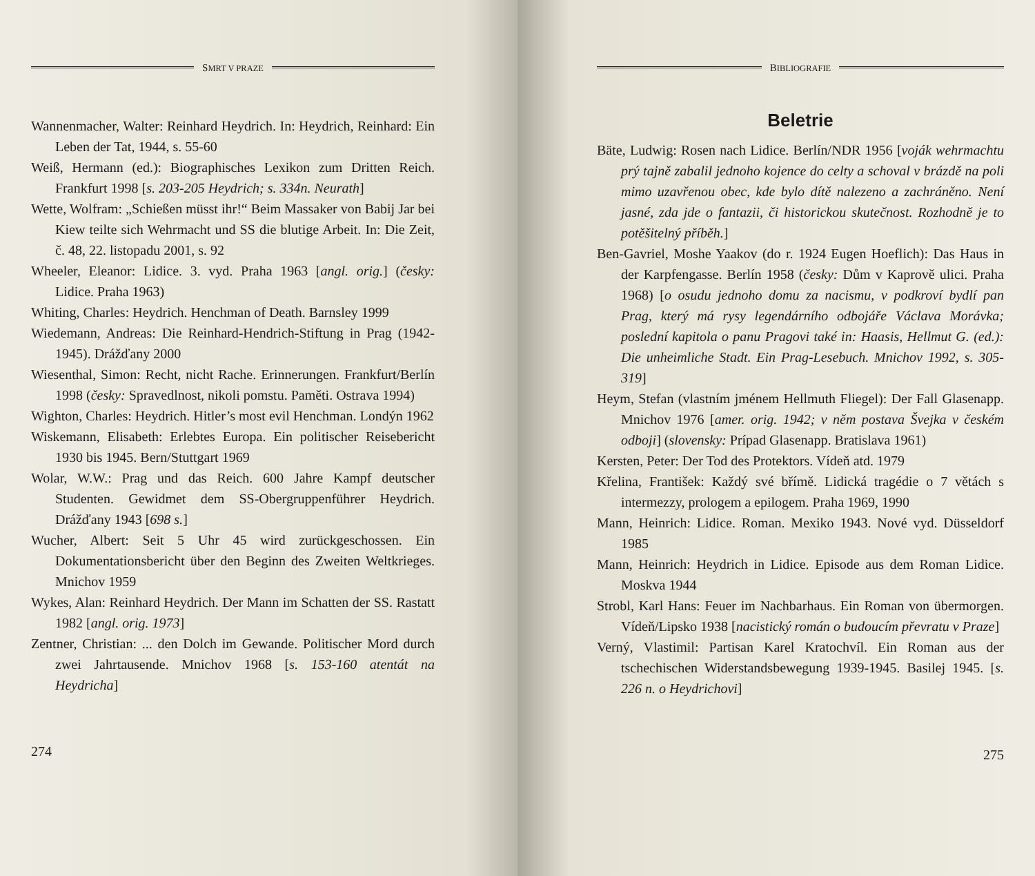SMRT V PRAZE
Wannenmacher, Walter: Reinhard Heydrich. In: Heydrich, Reinhard: Ein Leben der Tat, 1944, s. 55-60
Weiß, Hermann (ed.): Biographisches Lexikon zum Dritten Reich. Frankfurt 1998 [s. 203-205 Heydrich; s. 334n. Neurath]
Wette, Wolfram: „Schießen müsst ihr!“ Beim Massaker von Babij Jar bei Kiew teilte sich Wehrmacht und SS die blutige Arbeit. In: Die Zeit, č. 48, 22. listopadu 2001, s. 92
Wheeler, Eleanor: Lidice. 3. vyd. Praha 1963 [angl. orig.] (česky: Lidice. Praha 1963)
Whiting, Charles: Heydrich. Henchman of Death. Barnsley 1999
Wiedemann, Andreas: Die Reinhard-Hendrich-Stiftung in Prag (1942-1945). Drážďany 2000
Wiesenthal, Simon: Recht, nicht Rache. Erinnerungen. Frankfurt/Berlín 1998 (česky: Spravedlnost, nikoli pomstu. Paměti. Ostrava 1994)
Wighton, Charles: Heydrich. Hitler’s most evil Henchman. Londýn 1962
Wiskemann, Elisabeth: Erlebtes Europa. Ein politischer Reisebericht 1930 bis 1945. Bern/Stuttgart 1969
Wolar, W.W.: Prag und das Reich. 600 Jahre Kampf deutscher Studenten. Gewidmet dem SS-Obergruppenführer Heydrich. Drážďany 1943 [698 s.]
Wucher, Albert: Seit 5 Uhr 45 wird zurückgeschossen. Ein Dokumentationsbericht über den Beginn des Zweiten Weltkrieges. Mnichov 1959
Wykes, Alan: Reinhard Heydrich. Der Mann im Schatten der SS. Rastatt 1982 [angl. orig. 1973]
Zentner, Christian: ... den Dolch im Gewande. Politischer Mord durch zwei Jahrtausende. Mnichov 1968 [s. 153-160 atentát na Heydricha]
274
BIBLIOGRAFIE
Beletrie
Bäte, Ludwig: Rosen nach Lidice. Berlín/NDR 1956 [voják wehrmachtu prý tajně zabalil jednoho kojence do celty a schoval v brázdě na poli mimo uzavřenou obec, kde bylo dítě nalezeno a zachráněno. Není jasné, zda jde o fantazii, či historickou skutečnost. Rozhodně je to potěšitelný příběh.]
Ben-Gavriel, Moshe Yaakov (do r. 1924 Eugen Hoeflich): Das Haus in der Karpfengasse. Berlín 1958 (česky: Dům v Kaprově ulici. Praha 1968) [o osudu jednoho domu za nacismu, v podkroví bydlí pan Prag, který má rysy legendárního odbojáře Václava Morávka; poslední kapitola o panu Pragovi také in: Haasis, Hellmut G. (ed.): Die unheimliche Stadt. Ein Prag-Lesebuch. Mnichov 1992, s. 305-319]
Heym, Stefan (vlastním jménem Hellmuth Fliegel): Der Fall Glasenapp. Mnichov 1976 [amer. orig. 1942; v něm postava Švejka v českém odboji] (slovensky: Prípad Glasenapp. Bratislava 1961)
Kersten, Peter: Der Tod des Protektors. Vídeň atd. 1979
Křelina, František: Každý své břímě. Lidická tragédie o 7 větách s intermezzy, prologem a epilogem. Praha 1969, 1990
Mann, Heinrich: Lidice. Roman. Mexiko 1943. Nové vyd. Düsseldorf 1985
Mann, Heinrich: Heydrich in Lidice. Episode aus dem Roman Lidice. Moskva 1944
Strobl, Karl Hans: Feuer im Nachbarhaus. Ein Roman von übermorgen. Vídeň/Lipsko 1938 [nacistický román o budoucím převratu v Praze]
Verný, Vlastimil: Partisan Karel Kratochvíl. Ein Roman aus der tschechischen Widerstandsbewegung 1939-1945. Basilej 1945. [s. 226 n. o Heydrichovi]
275